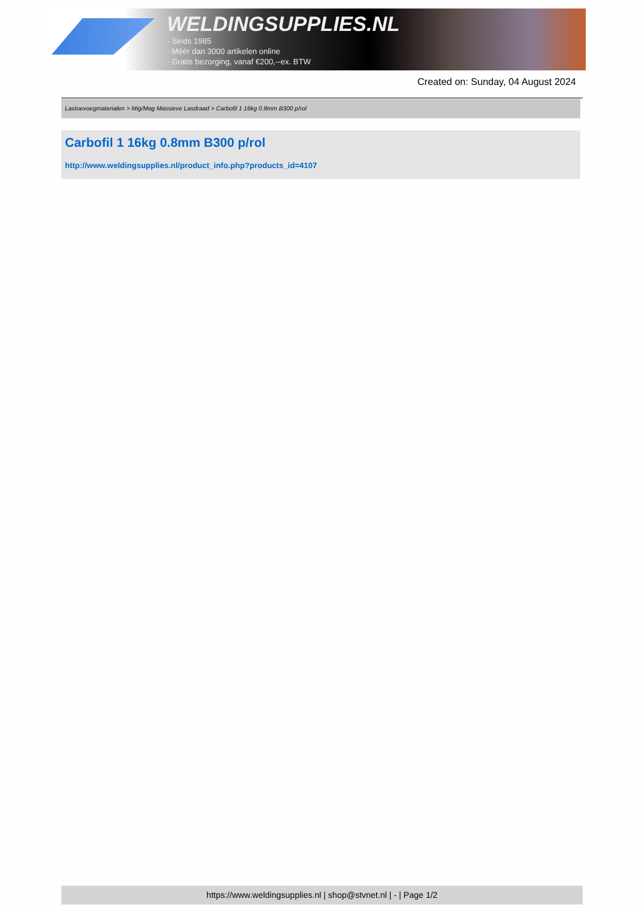WELDINGSUPPLIES.NL
- Sinds 1985
- Méér dan 3000 artikelen online
- Gratis bezorging, vanaf €200,--ex. BTW
Created on: Sunday, 04 August 2024
Lastoevoegmaterialen > Mig/Mag Massieve Lasdraad > Carbofil 1 16kg 0.8mm B300 p/rol
Carbofil 1 16kg 0.8mm B300 p/rol
http://www.weldingsupplies.nl/product_info.php?products_id=4107
https://www.weldingsupplies.nl | shop@stvnet.nl | - | Page 1/2